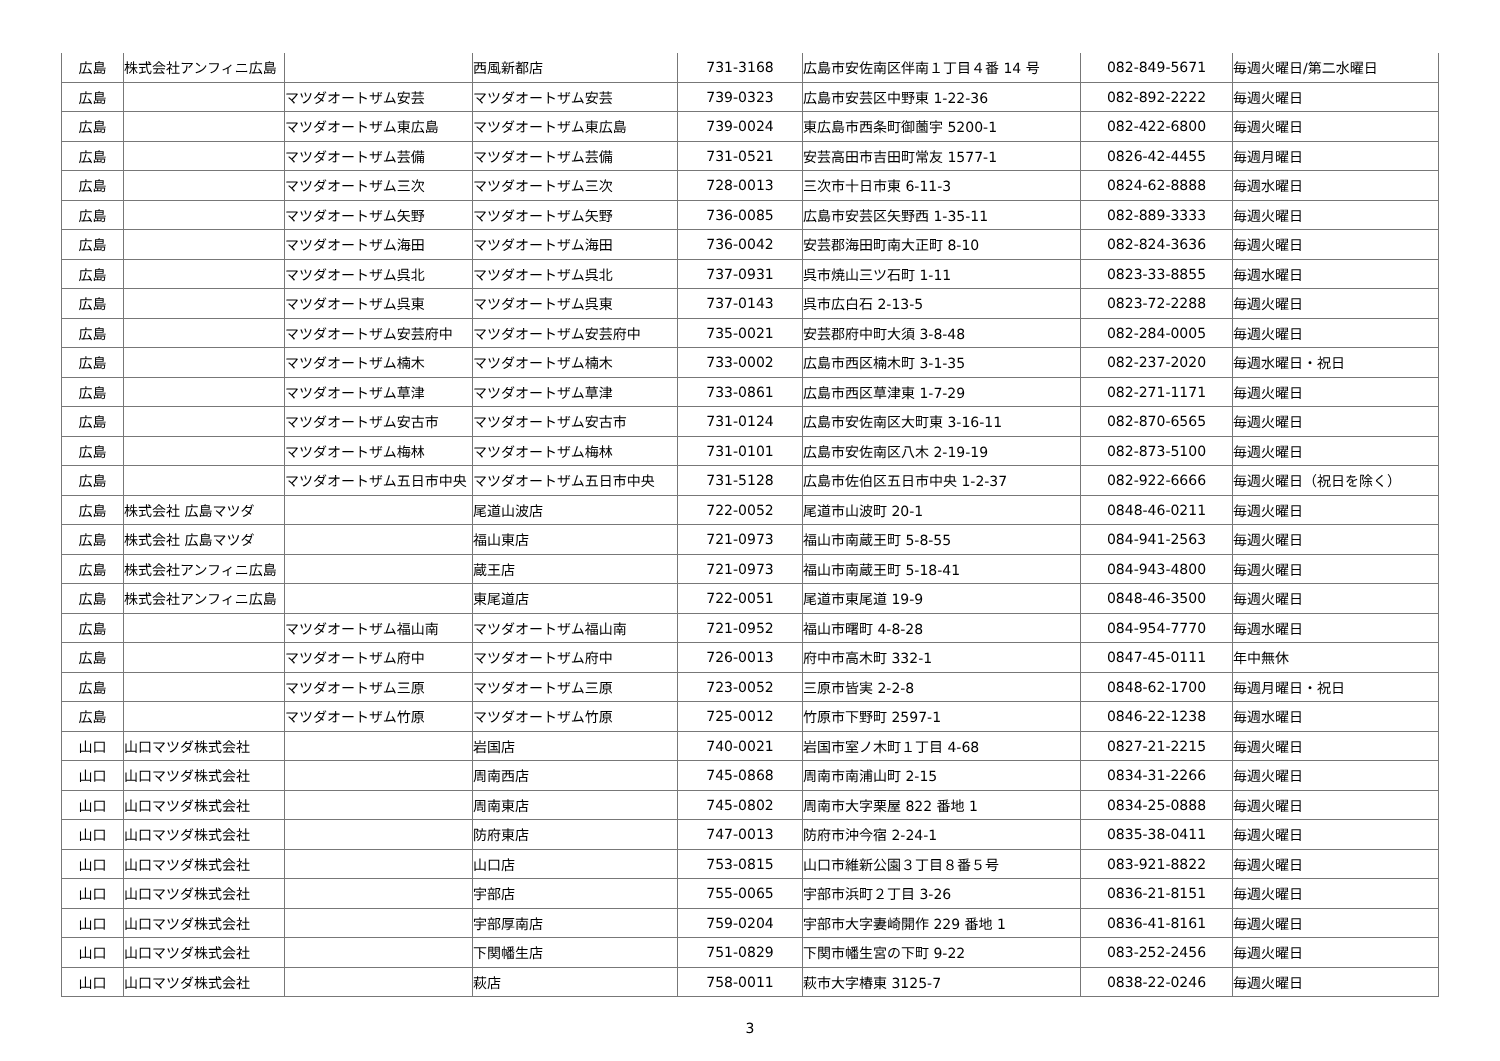| 広島 | 株式会社アンフィニ広島 | | 西風新都店 | 731-3168 | 広島市安佐南区伴南１丁目４番 14 号 | 082-849-5671 | 毎週火曜日/第二水曜日 |
| 広島 | | マツダオートザム安芸 | マツダオートザム安芸 | 739-0323 | 広島市安芸区中野東 1-22-36 | 082-892-2222 | 毎週火曜日 |
| 広島 | | マツダオートザム東広島 | マツダオートザム東広島 | 739-0024 | 東広島市西条町御薗宇 5200-1 | 082-422-6800 | 毎週火曜日 |
| 広島 | | マツダオートザム芸備 | マツダオートザム芸備 | 731-0521 | 安芸高田市吉田町常友 1577-1 | 0826-42-4455 | 毎週月曜日 |
| 広島 | | マツダオートザム三次 | マツダオートザム三次 | 728-0013 | 三次市十日市東 6-11-3 | 0824-62-8888 | 毎週水曜日 |
| 広島 | | マツダオートザム矢野 | マツダオートザム矢野 | 736-0085 | 広島市安芸区矢野西 1-35-11 | 082-889-3333 | 毎週火曜日 |
| 広島 | | マツダオートザム海田 | マツダオートザム海田 | 736-0042 | 安芸郡海田町南大正町 8-10 | 082-824-3636 | 毎週火曜日 |
| 広島 | | マツダオートザム呉北 | マツダオートザム呉北 | 737-0931 | 呉市焼山三ツ石町 1-11 | 0823-33-8855 | 毎週水曜日 |
| 広島 | | マツダオートザム呉東 | マツダオートザム呉東 | 737-0143 | 呉市広白石 2-13-5 | 0823-72-2288 | 毎週火曜日 |
| 広島 | | マツダオートザム安芸府中 | マツダオートザム安芸府中 | 735-0021 | 安芸郡府中町大須 3-8-48 | 082-284-0005 | 毎週火曜日 |
| 広島 | | マツダオートザム楠木 | マツダオートザム楠木 | 733-0002 | 広島市西区楠木町 3-1-35 | 082-237-2020 | 毎週水曜日・祝日 |
| 広島 | | マツダオートザム草津 | マツダオートザム草津 | 733-0861 | 広島市西区草津東 1-7-29 | 082-271-1171 | 毎週火曜日 |
| 広島 | | マツダオートザム安古市 | マツダオートザム安古市 | 731-0124 | 広島市安佐南区大町東 3-16-11 | 082-870-6565 | 毎週火曜日 |
| 広島 | | マツダオートザム梅林 | マツダオートザム梅林 | 731-0101 | 広島市安佐南区八木 2-19-19 | 082-873-5100 | 毎週火曜日 |
| 広島 | | マツダオートザム五日市中央 | マツダオートザム五日市中央 | 731-5128 | 広島市佐伯区五日市中央 1-2-37 | 082-922-6666 | 毎週火曜日（祝日を除く） |
| 広島 | 株式会社 広島マツダ | | 尾道山波店 | 722-0052 | 尾道市山波町 20-1 | 0848-46-0211 | 毎週火曜日 |
| 広島 | 株式会社 広島マツダ | | 福山東店 | 721-0973 | 福山市南蔵王町 5-8-55 | 084-941-2563 | 毎週火曜日 |
| 広島 | 株式会社アンフィニ広島 | | 蔵王店 | 721-0973 | 福山市南蔵王町 5-18-41 | 084-943-4800 | 毎週火曜日 |
| 広島 | 株式会社アンフィニ広島 | | 東尾道店 | 722-0051 | 尾道市東尾道 19-9 | 0848-46-3500 | 毎週火曜日 |
| 広島 | | マツダオートザム福山南 | マツダオートザム福山南 | 721-0952 | 福山市曙町 4-8-28 | 084-954-7770 | 毎週水曜日 |
| 広島 | | マツダオートザム府中 | マツダオートザム府中 | 726-0013 | 府中市高木町 332-1 | 0847-45-0111 | 年中無休 |
| 広島 | | マツダオートザム三原 | マツダオートザム三原 | 723-0052 | 三原市皆実 2-2-8 | 0848-62-1700 | 毎週月曜日・祝日 |
| 広島 | | マツダオートザム竹原 | マツダオートザム竹原 | 725-0012 | 竹原市下野町 2597-1 | 0846-22-1238 | 毎週水曜日 |
| 山口 | 山口マツダ株式会社 | | 岩国店 | 740-0021 | 岩国市室ノ木町１丁目 4-68 | 0827-21-2215 | 毎週火曜日 |
| 山口 | 山口マツダ株式会社 | | 周南西店 | 745-0868 | 周南市南浦山町 2-15 | 0834-31-2266 | 毎週火曜日 |
| 山口 | 山口マツダ株式会社 | | 周南東店 | 745-0802 | 周南市大字栗屋 822 番地 1 | 0834-25-0888 | 毎週火曜日 |
| 山口 | 山口マツダ株式会社 | | 防府東店 | 747-0013 | 防府市沖今宿 2-24-1 | 0835-38-0411 | 毎週火曜日 |
| 山口 | 山口マツダ株式会社 | | 山口店 | 753-0815 | 山口市維新公園３丁目８番５号 | 083-921-8822 | 毎週火曜日 |
| 山口 | 山口マツダ株式会社 | | 宇部店 | 755-0065 | 宇部市浜町２丁目 3-26 | 0836-21-8151 | 毎週火曜日 |
| 山口 | 山口マツダ株式会社 | | 宇部厚南店 | 759-0204 | 宇部市大字妻崎開作 229 番地 1 | 0836-41-8161 | 毎週火曜日 |
| 山口 | 山口マツダ株式会社 | | 下関幡生店 | 751-0829 | 下関市幡生宮の下町 9-22 | 083-252-2456 | 毎週火曜日 |
| 山口 | 山口マツダ株式会社 | | 萩店 | 758-0011 | 萩市大字椿東 3125-7 | 0838-22-0246 | 毎週火曜日 |
3